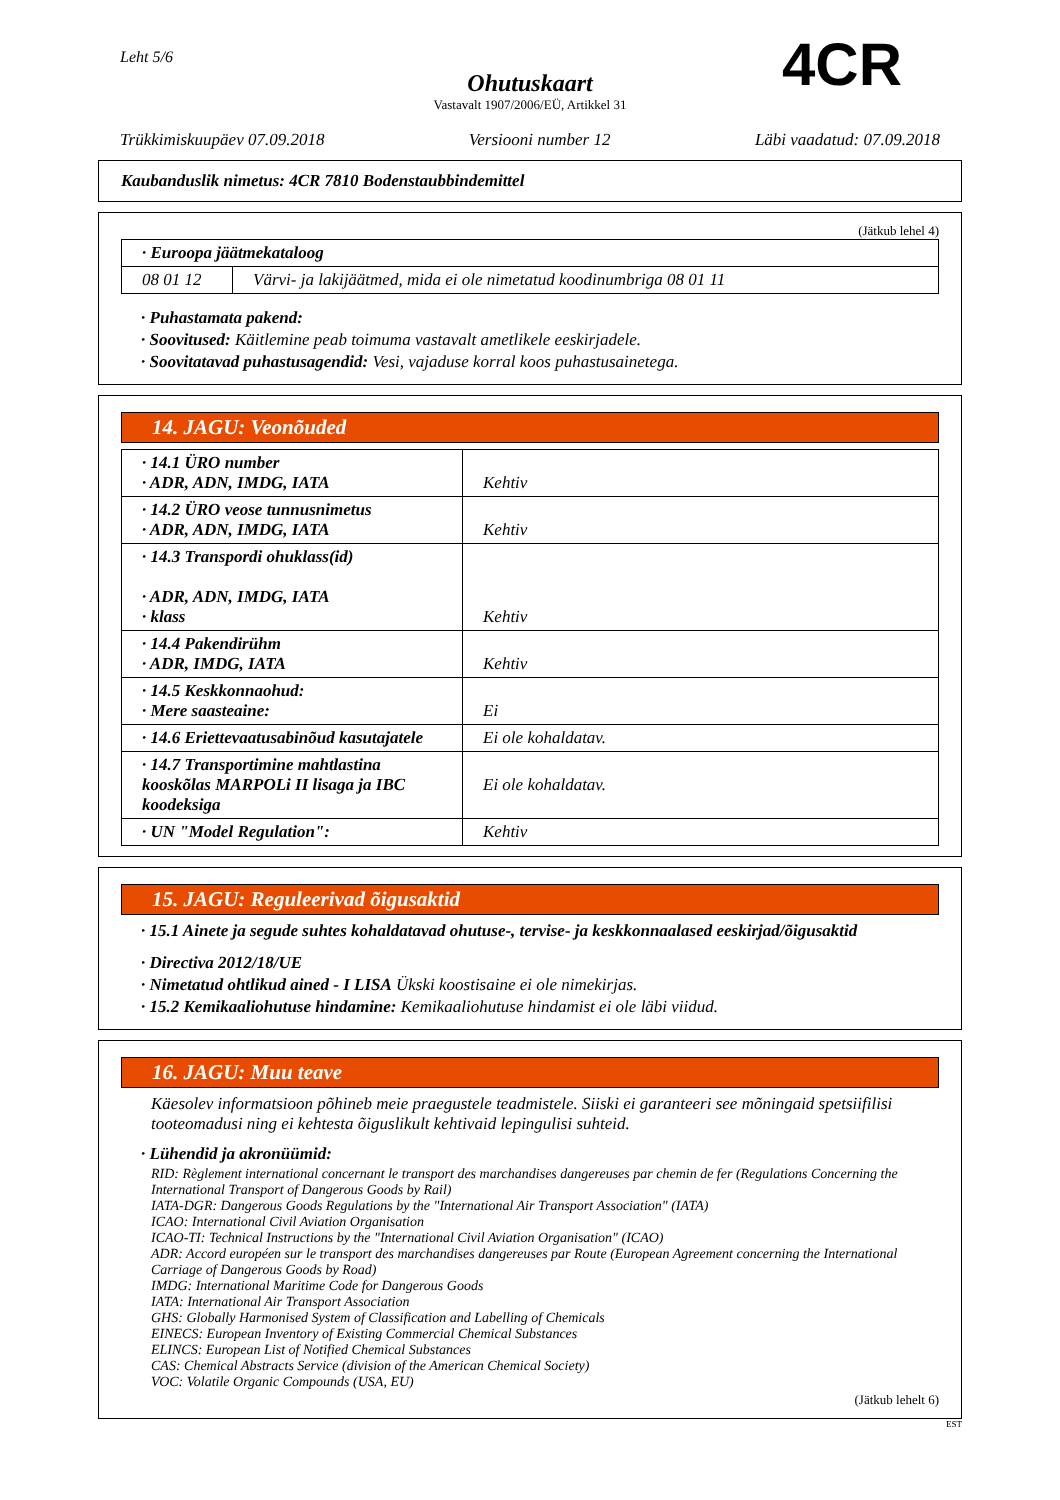Leht 5/6 4CR
Ohutuskaart
Vastavalt 1907/2006/EÜ, Artikkel 31
Trükkimiskuupäev 07.09.2018 Versiooni number 12 Läbi vaadatud: 07.09.2018
Kaubanduslik nimetus: 4CR 7810 Bodenstaubbindemittel
(Jätkub lehel 4)
| · Euroopa jäätmekataloog | |
| 08 01 12 | Värvi- ja lakijäätmed, mida ei ole nimetatud koodinumbriga 08 01 11 |
· Puhastamata pakend:
· Soovitused: Käitlemine peab toimuma vastavalt ametlikele eeskirjadele.
· Soovitatavad puhastusagendid: Vesi, vajaduse korral koos puhastusainetega.
14. JAGU: Veonõuded
| · 14.1 ÜRO number · ADR, ADN, IMDG, IATA | Kehtiv |
| · 14.2 ÜRO veose tunnusnimetus · ADR, ADN, IMDG, IATA | Kehtiv |
| · 14.3 Transpordi ohuklass(id) · ADR, ADN, IMDG, IATA · klass | Kehtiv |
| · 14.4 Pakendirühm · ADR, IMDG, IATA | Kehtiv |
| · 14.5 Keskkonnaohud: · Mere saasteaine: | Ei |
| · 14.6 Eriettevaatusabinõud kasutajatele | Ei ole kohaldatav. |
| · 14.7 Transportimine mahtlastina kooskõlas MARPOLi II lisaga ja IBC koodeksiga | Ei ole kohaldatav. |
| · UN "Model Regulation": | Kehtiv |
15. JAGU: Reguleerivad õigusaktid
· 15.1 Ainete ja segude suhtes kohaldatavad ohutuse-, tervise- ja keskkonnaalased eeskirjad/õigusaktid
· Directiva 2012/18/UE
· Nimetatud ohtlikud ained - I LISA Ükski koostisaine ei ole nimekirjas.
· 15.2 Kemikaaliohutuse hindamine: Kemikaaliohutuse hindamist ei ole läbi viidud.
16. JAGU: Muu teave
Käesolev informatsioon põhineb meie praegustele teadmistele. Siiski ei garanteeri see mõningaid spetsiifilisi tooteomadusi ning ei kehtesta õiguslikult kehtivaid lepingulisi suhteid.
· Lühendid ja akronüümid:
RID: Règlement international concernant le transport des marchandises dangereuses par chemin de fer (Regulations Concerning the International Transport of Dangerous Goods by Rail)
IATA-DGR: Dangerous Goods Regulations by the "International Air Transport Association" (IATA)
ICAO: International Civil Aviation Organisation
ICAO-TI: Technical Instructions by the "International Civil Aviation Organisation" (ICAO)
ADR: Accord européen sur le transport des marchandises dangereuses par Route (European Agreement concerning the International Carriage of Dangerous Goods by Road)
IMDG: International Maritime Code for Dangerous Goods
IATA: International Air Transport Association
GHS: Globally Harmonised System of Classification and Labelling of Chemicals
EINECS: European Inventory of Existing Commercial Chemical Substances
ELINCS: European List of Notified Chemical Substances
CAS: Chemical Abstracts Service (division of the American Chemical Society)
VOC: Volatile Organic Compounds (USA, EU)
(Jätkub lehelt 6)
EST